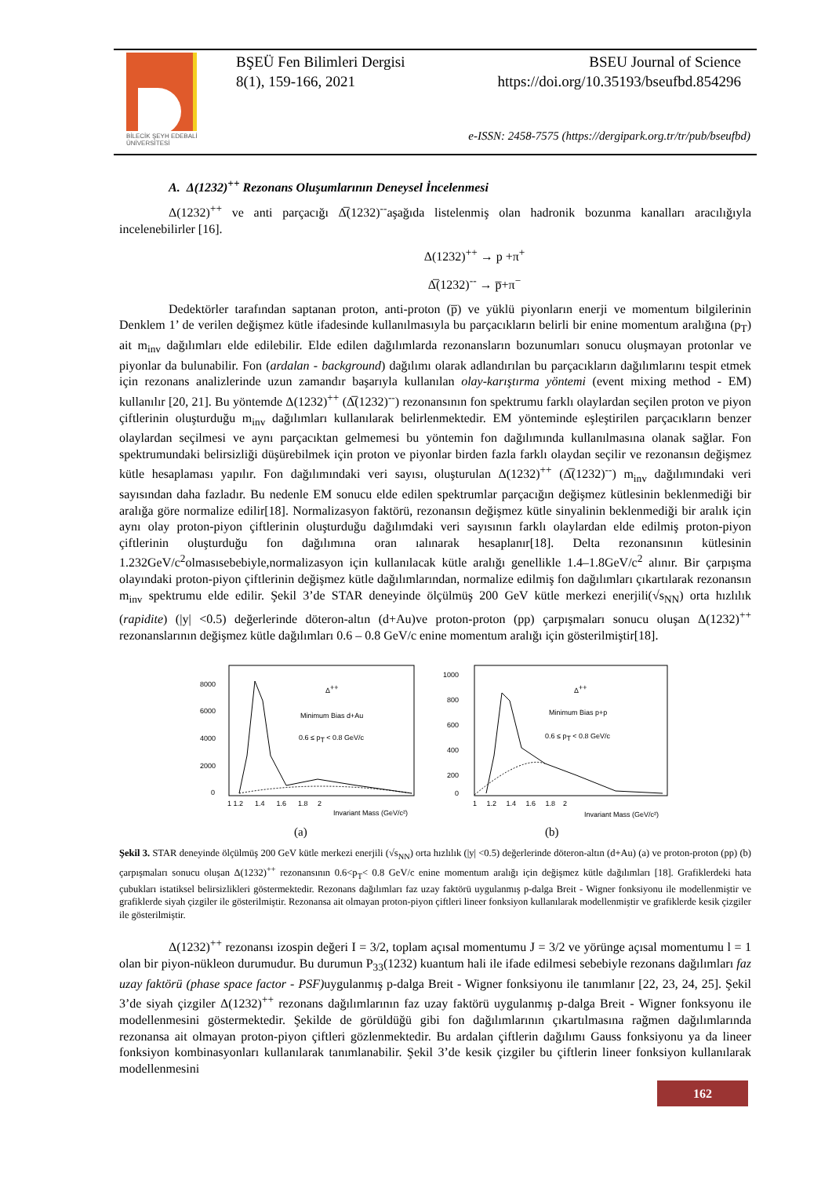BİLECİK ŞEYH EDEBALİ
ÜNİVERSİTESİ
BŞEÜ Fen Bilimleri Dergisi BSEU Journal of Science
8(1), 159-166, 2021 https://doi.org/10.35193/bseufbd.854296
e-ISSN: 2458-7575 (https://dergipark.org.tr/tr/pub/bseufbd)
A. Δ(1232)<sup>++</sup> Rezonans Oluşumlarının Deneysel İncelenmesi
Δ(1232)<sup>++</sup> ve anti parçacığı Δ̅(1232)<sup>--</sup>aşağıda listelenmiş olan hadronik bozunma kanalları aracılığıyla incelenebilirler [16].
Δ(1232)<sup>++</sup> → p +π<sup>+</sup>
Δ̅(1232)<sup>--</sup> → p̅+π<sup>−</sup>
Dedektörler tarafından saptanan proton, anti-proton (p̅) ve yüklü piyonların enerji ve momentum bilgilerinin Denklem 1’ de verilen değişmez kütle ifadesinde kullanılmasıyla bu parçacıkların belirli bir enine momentum aralığına (p<sub>T</sub>) ait m<sub>inv</sub> dağılımları elde edilebilir. Elde edilen dağılımlarda rezonansların bozunumları sonucu oluşmayan protonlar ve piyonlar da bulunabilir. Fon (ardalan - background) dağılımı olarak adlandırılan bu parçacıkların dağılımlarını tespit etmek için rezonans analizlerinde uzun zamandır başarıyla kullanılan olay-karıştırma yöntemi (event mixing method - EM) kullanılır [20, 21]. Bu yöntemde Δ(1232)<sup>++</sup> (Δ̅(1232)<sup>--</sup>) rezonansının fon spektrumu farklı olaylardan seçilen proton ve piyon çiftlerinin oluşturduğu m<sub>inv</sub> dağılımları kullanılarak belirlenmektedir. EM yönteminde eşleştirilen parçacıkların benzer olaylardan seçilmesi ve aynı parçacıktan gelmemesi bu yöntemin fon dağılımında kullanılmasına olanak sağlar. Fon spektrumundaki belirsizliği düşürebilmek için proton ve piyonlar birden fazla farklı olaydan seçilir ve rezonansın değişmez kütle hesaplaması yapılır. Fon dağılımındaki veri sayısı, oluşturulan Δ(1232)<sup>++</sup> (Δ̅(1232)<sup>--</sup>) m<sub>inv</sub> dağılımındaki veri sayısından daha fazladır. Bu nedenle EM sonucu elde edilen spektrumlar parçacığın değişmez kütlesinin beklenmediği bir aralığa göre normalize edilir[18]. Normalizasyon faktörü, rezonansın değişmez kütle sinyalinin beklenmediği bir aralık için aynı olay proton-piyon çiftlerinin oluşturduğu dağılımdaki veri sayısının farklı olaylardan elde edilmiş proton-piyon çiftlerinin oluşturduğu fon dağılımına oran ıalınarak hesaplanır[18]. Delta rezonansının kütlesinin 1.232GeV/c<sup>2</sup>olmasısebebiyle,normalizasyon için kullanılacak kütle aralığı genellikle 1.4–1.8GeV/c<sup>2</sup> alınır. Bir çarpışma olayındaki proton-piyon çiftlerinin değişmez kütle dağılımlarından, normalize edilmiş fon dağılımları çıkartılarak rezonansın m<sub>inv</sub> spektrumu elde edilir. Şekil 3’de STAR deneyinde ölçülmüş 200 GeV kütle merkezi enerjili(√s<sub>NN</sub>) orta hızlılık (rapidite) (|y| <0.5) değerlerinde döteron-altın (d+Au)ve proton-proton (pp) çarpışmaları sonucu oluşan Δ(1232)<sup>++</sup> rezonanslarının değişmez kütle dağılımları 0.6 – 0.8 GeV/c enine momentum aralığı için gösterilmiştir[18].
Δ++
Minimum Bias d+Au
0.6 ≤ pT < 0.8 GeV/c
8000
6000
4000
2000
0
1 1.2 1.4 1.6 1.8 2
Invariant Mass (GeV/c²)
(a)
Δ++
Minimum Bias p+p
0.6 ≤ pT < 0.8 GeV/c
1000
800
600
400
200
0
1 1.2 1.4 1.6 1.8 2
Invariant Mass (GeV/c²)
(b)
Şekil 3. STAR deneyinde ölçülmüş 200 GeV kütle merkezi enerjili (√s<sub>NN</sub>) orta hızlılık (|y| <0.5) değerlerinde döteron-altın (d+Au) (a) ve proton-proton (pp) (b) çarpışmaları sonucu oluşan Δ(1232)<sup>++</sup> rezonansının 0.6<p<sub>T</sub>< 0.8 GeV/c enine momentum aralığı için değişmez kütle dağılımları [18]. Grafiklerdeki hata çubukları istatiksel belirsizlikleri göstermektedir. Rezonans dağılımları faz uzay faktörü uygulanmış p-dalga Breit - Wigner fonksiyonu ile modellenmiştir ve grafiklerde siyah çizgiler ile gösterilmiştir. Rezonansa ait olmayan proton-piyon çiftleri lineer fonksiyon kullanılarak modellenmiştir ve grafiklerde kesik çizgiler ile gösterilmiştir.
Δ(1232)<sup>++</sup> rezonansı izospin değeri I = 3/2, toplam açısal momentumu J = 3/2 ve yörünge açısal momentumu l = 1 olan bir piyon-nükleon durumudur. Bu durumun P<sub>33</sub>(1232) kuantum hali ile ifade edilmesi sebebiyle rezonans dağılımları faz uzay faktörü (phase space factor - PSF) uygulanmış p-dalga Breit - Wigner fonksiyonu ile tanımlanır [22, 23, 24, 25]. Şekil 3’de siyah çizgiler Δ(1232)<sup>++</sup> rezonans dağılımlarının faz uzay faktörü uygulanmış p-dalga Breit - Wigner fonksyonu ile modellenmesini göstermektedir. Şekilde de görüldüğü gibi fon dağılımlarının çıkartılmasına rağmen dağılımlarında rezonansa ait olmayan proton-piyon çiftleri gözlenmektedir. Bu ardalan çiftlerin dağılımı Gauss fonksiyonu ya da lineer fonksiyon kombinasyonları kullanılarak tanımlanabilir. Şekil 3’de kesik çizgiler bu çiftlerin lineer fonksiyon kullanılarak modellenmesini
162